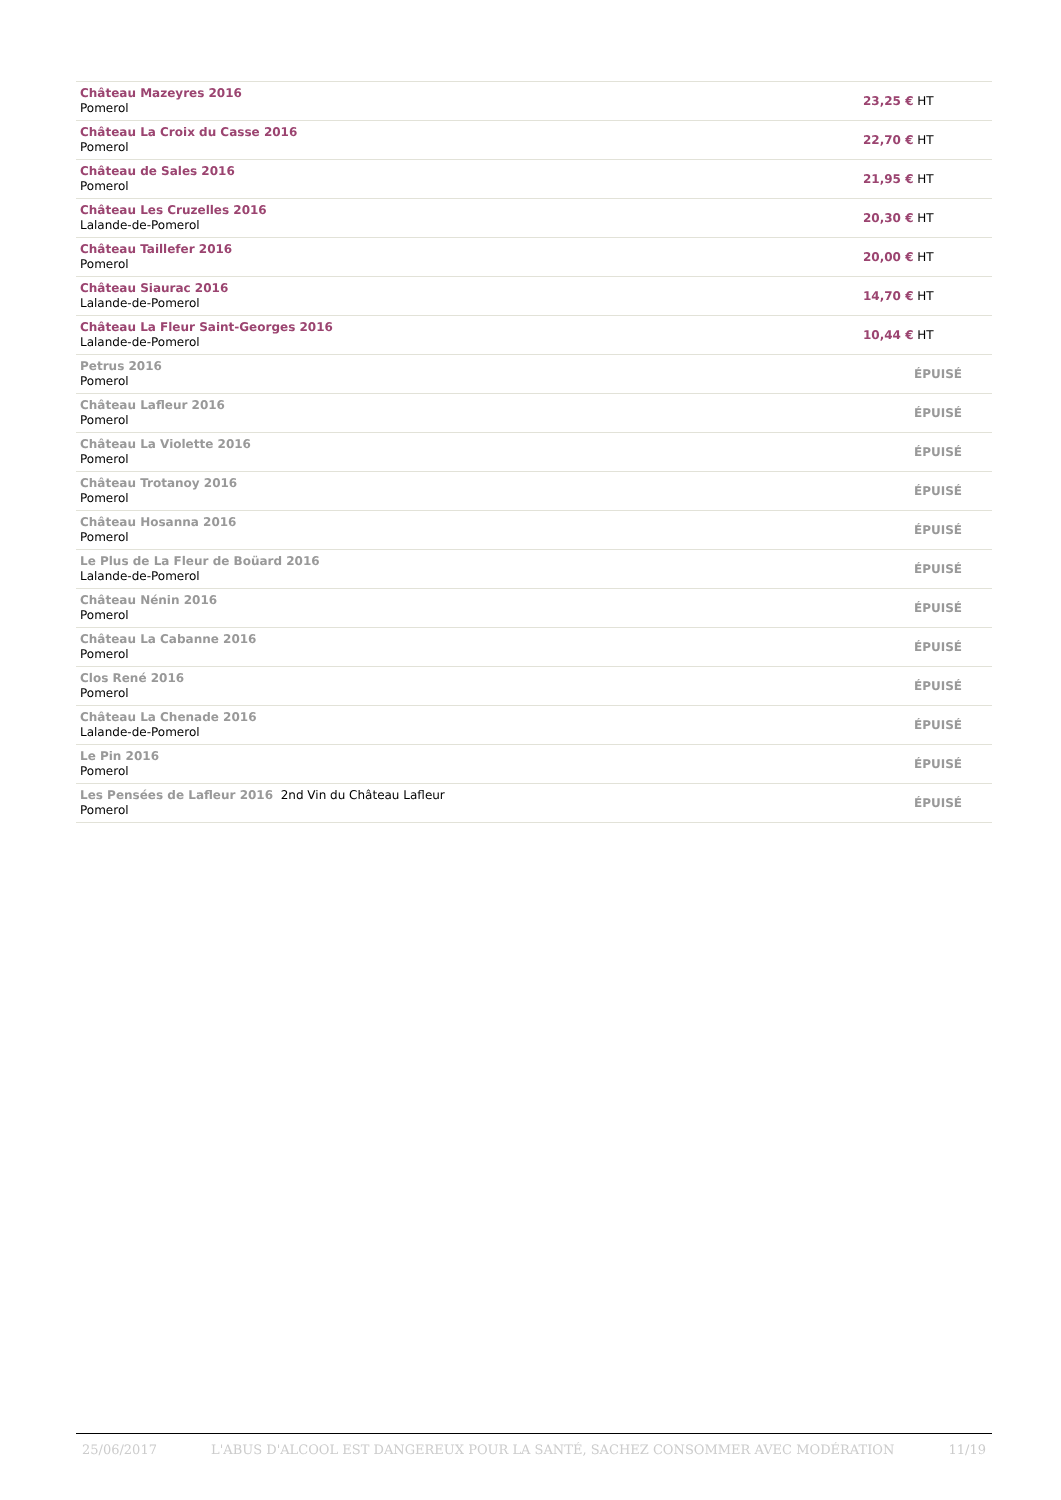| Château Mazeyres 2016 Pomerol | 23,25 € HT |
| Château La Croix du Casse 2016 Pomerol | 22,70 € HT |
| Château de Sales 2016 Pomerol | 21,95 € HT |
| Château Les Cruzelles 2016 Lalande-de-Pomerol | 20,30 € HT |
| Château Taillefer 2016 Pomerol | 20,00 € HT |
| Château Siaurac 2016 Lalande-de-Pomerol | 14,70 € HT |
| Château La Fleur Saint-Georges 2016 Lalande-de-Pomerol | 10,44 € HT |
| Petrus 2016 Pomerol | ÉPUISÉ |
| Château Lafleur 2016 Pomerol | ÉPUISÉ |
| Château La Violette 2016 Pomerol | ÉPUISÉ |
| Château Trotanoy 2016 Pomerol | ÉPUISÉ |
| Château Hosanna 2016 Pomerol | ÉPUISÉ |
| Le Plus de La Fleur de Boüard 2016 Lalande-de-Pomerol | ÉPUISÉ |
| Château Nénin 2016 Pomerol | ÉPUISÉ |
| Château La Cabanne 2016 Pomerol | ÉPUISÉ |
| Clos René 2016 Pomerol | ÉPUISÉ |
| Château La Chenade 2016 Lalande-de-Pomerol | ÉPUISÉ |
| Le Pin 2016 Pomerol | ÉPUISÉ |
| Les Pensées de Lafleur 2016 2nd Vin du Château Lafleur Pomerol | ÉPUISÉ |
25/06/2017 L'ABUS D'ALCOOL EST DANGEREUX POUR LA SANTÉ, SACHEZ CONSOMMER AVEC MODÉRATION 11/19